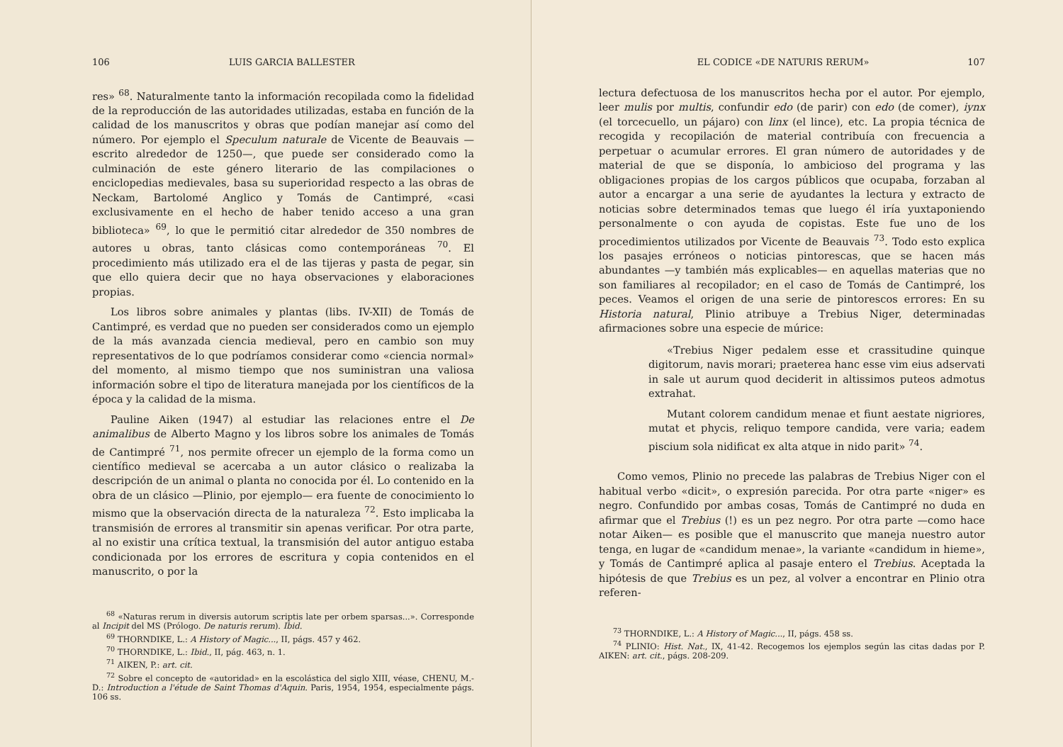106 LUIS GARCIA BALLESTER
res» <sup>68</sup>. Naturalmente tanto la información recopilada como la fidelidad de la reproducción de las autoridades utilizadas, estaba en función de la calidad de los manuscritos y obras que podían manejar así como del número. Por ejemplo el Speculum naturale de Vicente de Beauvais —escrito alrededor de 1250—, que puede ser considerado como la culminación de este género literario de las compilaciones o enciclopedias medievales, basa su superioridad respecto a las obras de Neckam, Bartolomé Anglico y Tomás de Cantimpré, «casi exclusivamente en el hecho de haber tenido acceso a una gran biblioteca» <sup>69</sup>, lo que le permitió citar alrededor de 350 nombres de autores u obras, tanto clásicas como contemporáneas <sup>70</sup>. El procedimiento más utilizado era el de las tijeras y pasta de pegar, sin que ello quiera decir que no haya observaciones y elaboraciones propias.
Los libros sobre animales y plantas (libs. IV-XII) de Tomás de Cantimpré, es verdad que no pueden ser considerados como un ejemplo de la más avanzada ciencia medieval, pero en cambio son muy representativos de lo que podríamos considerar como «ciencia normal» del momento, al mismo tiempo que nos suministran una valiosa información sobre el tipo de literatura manejada por los científicos de la época y la calidad de la misma.
Pauline Aiken (1947) al estudiar las relaciones entre el De animalibus de Alberto Magno y los libros sobre los animales de Tomás de Cantimpré <sup>71</sup>, nos permite ofrecer un ejemplo de la forma como un científico medieval se acercaba a un autor clásico o realizaba la descripción de un animal o planta no conocida por él. Lo contenido en la obra de un clásico —Plinio, por ejemplo— era fuente de conocimiento lo mismo que la observación directa de la naturaleza <sup>72</sup>. Esto implicaba la transmisión de errores al transmitir sin apenas verificar. Por otra parte, al no existir una crítica textual, la transmisión del autor antiguo estaba condicionada por los errores de escritura y copia contenidos en el manuscrito, o por la
<sup>68</sup> «Naturas rerum in diversis autorum scriptis late per orbem sparsas...». Corresponde al Incipit del MS (Prólogo. De naturis rerum). Ibid.
<sup>69</sup> THORNDIKE, L.: A History of Magic..., II, págs. 457 y 462.
<sup>70</sup> THORNDIKE, L.: Ibid., II, pág. 463, n. 1.
<sup>71</sup> AIKEN, P.: art. cit.
<sup>72</sup> Sobre el concepto de «autoridad» en la escolástica del siglo XIII, véase, CHENU, M.-D.: Introduction a l'étude de Saint Thomas d'Aquin. Paris, 1954, 1954, especialmente págs. 106 ss.
EL CODICE «DE NATURIS RERUM» 107
lectura defectuosa de los manuscritos hecha por el autor. Por ejemplo, leer mulis por multis, confundir edo (de parir) con edo (de comer), iynx (el torcecuello, un pájaro) con linx (el lince), etc. La propia técnica de recogida y recopilación de material contribuía con frecuencia a perpetuar o acumular errores. El gran número de autoridades y de material de que se disponía, lo ambicioso del programa y las obligaciones propias de los cargos públicos que ocupaba, forzaban al autor a encargar a una serie de ayudantes la lectura y extracto de noticias sobre determinados temas que luego él iría yuxtaponiendo personalmente o con ayuda de copistas. Este fue uno de los procedimientos utilizados por Vicente de Beauvais <sup>73</sup>. Todo esto explica los pasajes erróneos o noticias pintorescas, que se hacen más abundantes —y también más explicables— en aquellas materias que no son familiares al recopilador; en el caso de Tomás de Cantimpré, los peces. Veamos el origen de una serie de pintorescos errores: En su Historia natural, Plinio atribuye a Trebius Niger, determinadas afirmaciones sobre una especie de múrice:
«Trebius Niger pedalem esse et crassitudine quinque digitorum, navis morari; praeterea hanc esse vim eius adservati in sale ut aurum quod deciderit in altissimos puteos admotus extrahat.
Mutant colorem candidum menae et fiunt aestate nigriores, mutat et phycis, reliquo tempore candida, vere varia; eadem piscium sola nidificat ex alta atque in nido parit» <sup>74</sup>.
Como vemos, Plinio no precede las palabras de Trebius Niger con el habitual verbo «dicit», o expresión parecida. Por otra parte «niger» es negro. Confundido por ambas cosas, Tomás de Cantimpré no duda en afirmar que el Trebius (!) es un pez negro. Por otra parte —como hace notar Aiken— es posible que el manuscrito que maneja nuestro autor tenga, en lugar de «candidum menae», la variante «candidum in hieme», y Tomás de Cantimpré aplica al pasaje entero el Trebius. Aceptada la hipótesis de que Trebius es un pez, al volver a encontrar en Plinio otra referen-
<sup>73</sup> THORNDIKE, L.: A History of Magic..., II, págs. 458 ss.
<sup>74</sup> PLINIO: Hist. Nat., IX, 41-42. Recogemos los ejemplos según las citas dadas por P. AIKEN: art. cit., págs. 208-209.